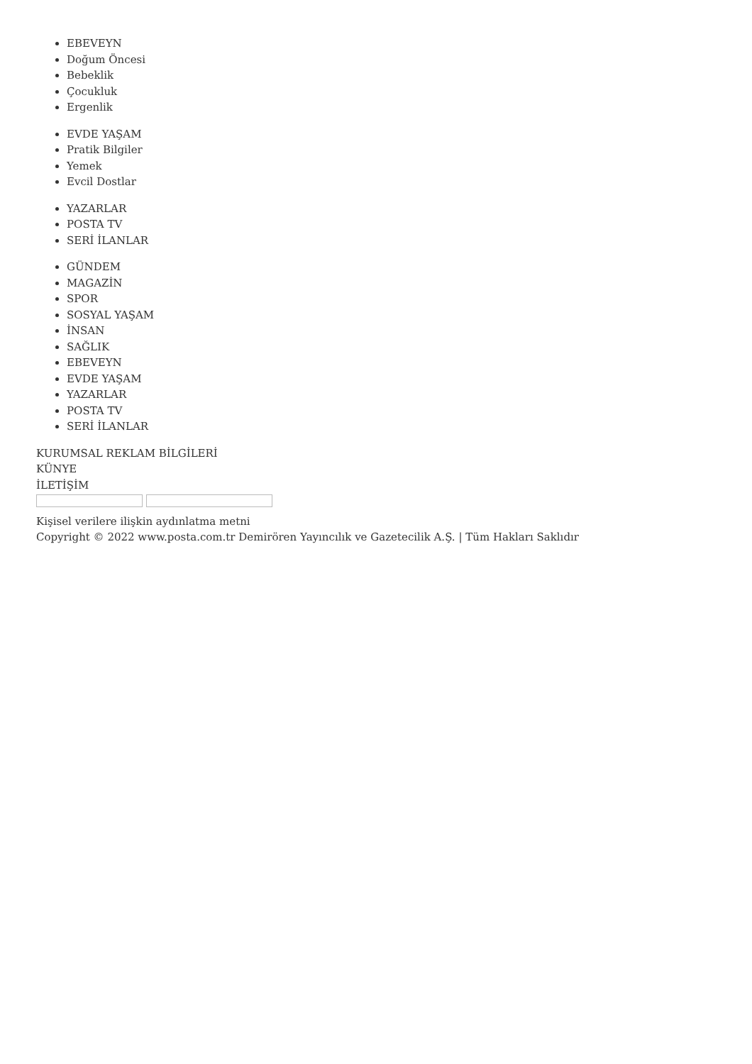EBEVEYN
Doğum Öncesi
Bebeklik
Çocukluk
Ergenlik
EVDE YAŞAM
Pratik Bilgiler
Yemek
Evcil Dostlar
YAZARLAR
POSTA TV
SERİ İLANLAR
GÜNDEM
MAGAZİN
SPOR
SOSYAL YAŞAM
İNSAN
SAĞLIK
EBEVEYN
EVDE YAŞAM
YAZARLAR
POSTA TV
SERİ İLANLAR
KURUMSAL REKLAM BİLGİLERİ
KÜNYE
İLETİŞİM
Kişisel verilere ilişkin aydınlatma metni
Copyright © 2022 www.posta.com.tr Demirören Yayıncılık ve Gazetecilik A.Ş. | Tüm Hakları Saklıdır